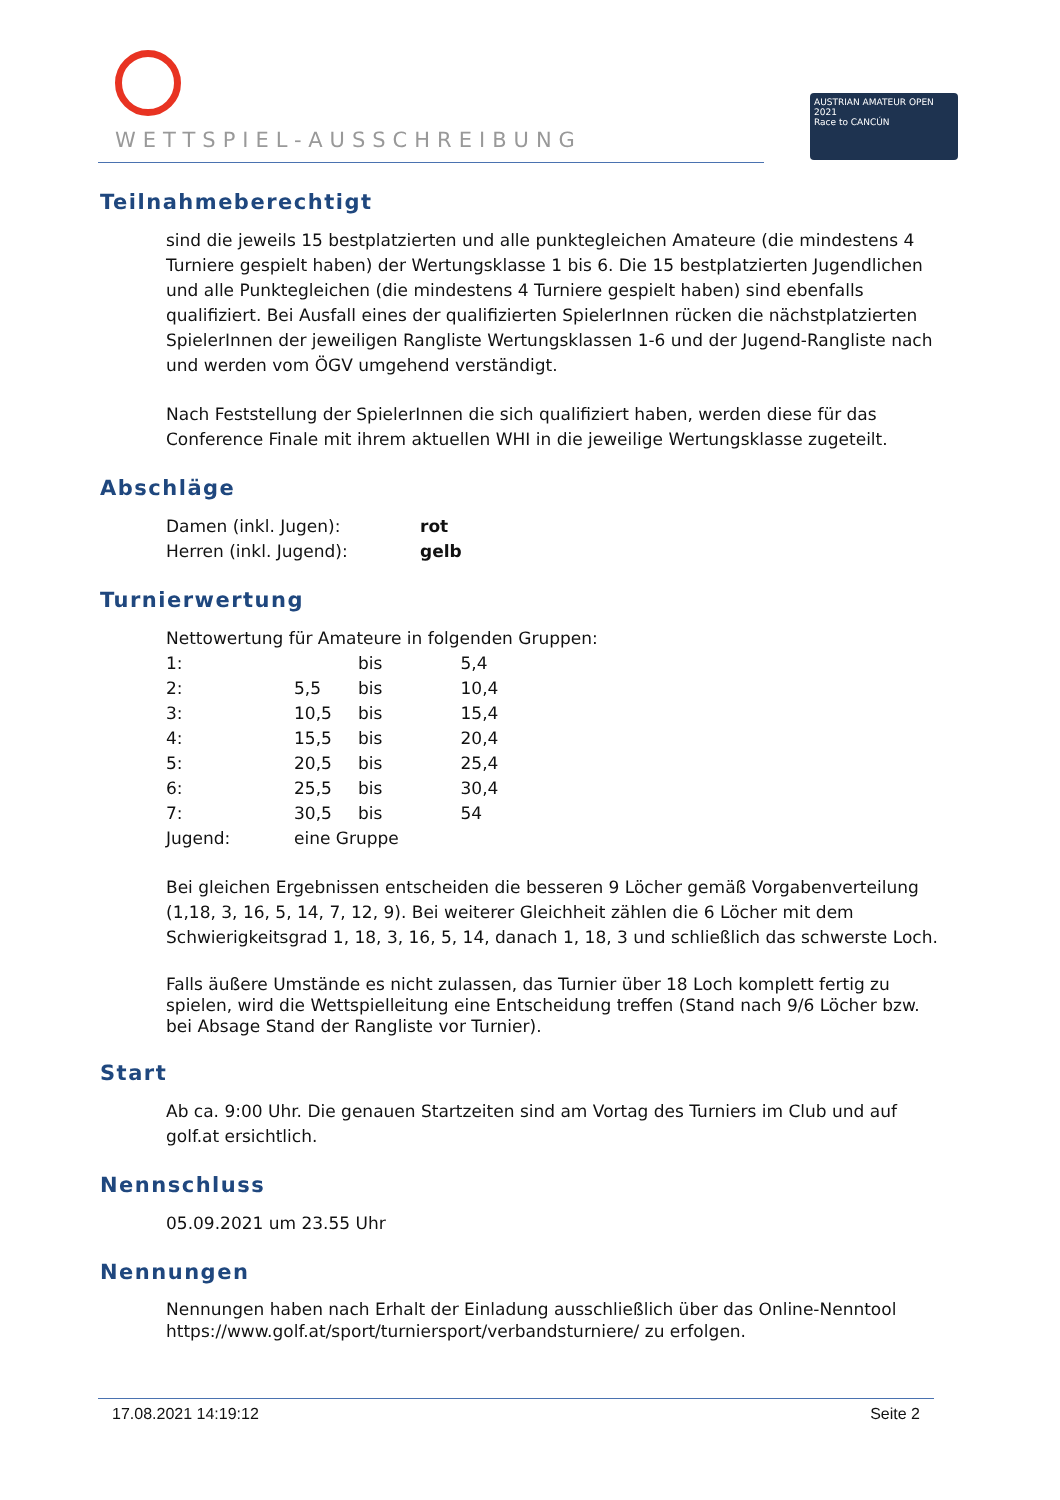WETTSPIEL-AUSSCHREIBUNG
AUSTRIAN AMATEUR OPEN 2021
Race to CANCÚN
Teilnahmeberechtigt
sind die jeweils 15 bestplatzierten und alle punktegleichen Amateure (die mindestens 4 Turniere gespielt haben) der Wertungsklasse 1 bis 6. Die 15 bestplatzierten Jugendlichen und alle Punktegleichen (die mindestens 4 Turniere gespielt haben) sind ebenfalls qualifiziert. Bei Ausfall eines der qualifizierten SpielerInnen rücken die nächstplatzierten SpielerInnen der jeweiligen Rangliste Wertungsklassen 1-6 und der Jugend-Rangliste nach und werden vom ÖGV umgehend verständigt.
Nach Feststellung der SpielerInnen die sich qualifiziert haben, werden diese für das Conference Finale mit ihrem aktuellen WHI in die jeweilige Wertungsklasse zugeteilt.
Abschläge
| Damen (inkl. Jugen): | rot |
| Herren (inkl. Jugend): | gelb |
Turnierwertung
| Nettowertung für Amateure in folgenden Gruppen: | | | |
| 1: | | bis | 5,4 |
| 2: | 5,5 | bis | 10,4 |
| 3: | 10,5 | bis | 15,4 |
| 4: | 15,5 | bis | 20,4 |
| 5: | 20,5 | bis | 25,4 |
| 6: | 25,5 | bis | 30,4 |
| 7: | 30,5 | bis | 54 |
| Jugend: | eine Gruppe | | |
Bei gleichen Ergebnissen entscheiden die besseren 9 Löcher gemäß Vorgabenverteilung (1,18, 3, 16, 5, 14, 7, 12, 9). Bei weiterer Gleichheit zählen die 6 Löcher mit dem Schwierigkeitsgrad 1, 18, 3, 16, 5, 14, danach 1, 18, 3 und schließlich das schwerste Loch.
Falls äußere Umstände es nicht zulassen, das Turnier über 18 Loch komplett fertig zu spielen, wird die Wettspielleitung eine Entscheidung treffen (Stand nach 9/6 Löcher bzw. bei Absage Stand der Rangliste vor Turnier).
Start
Ab ca. 9:00 Uhr. Die genauen Startzeiten sind am Vortag des Turniers im Club und auf golf.at ersichtlich.
Nennschluss
05.09.2021 um 23.55 Uhr
Nennungen
Nennungen haben nach Erhalt der Einladung ausschließlich über das Online-Nenntool https://www.golf.at/sport/turniersport/verbandsturniere/ zu erfolgen.
17.08.2021 14:19:12 Seite 2